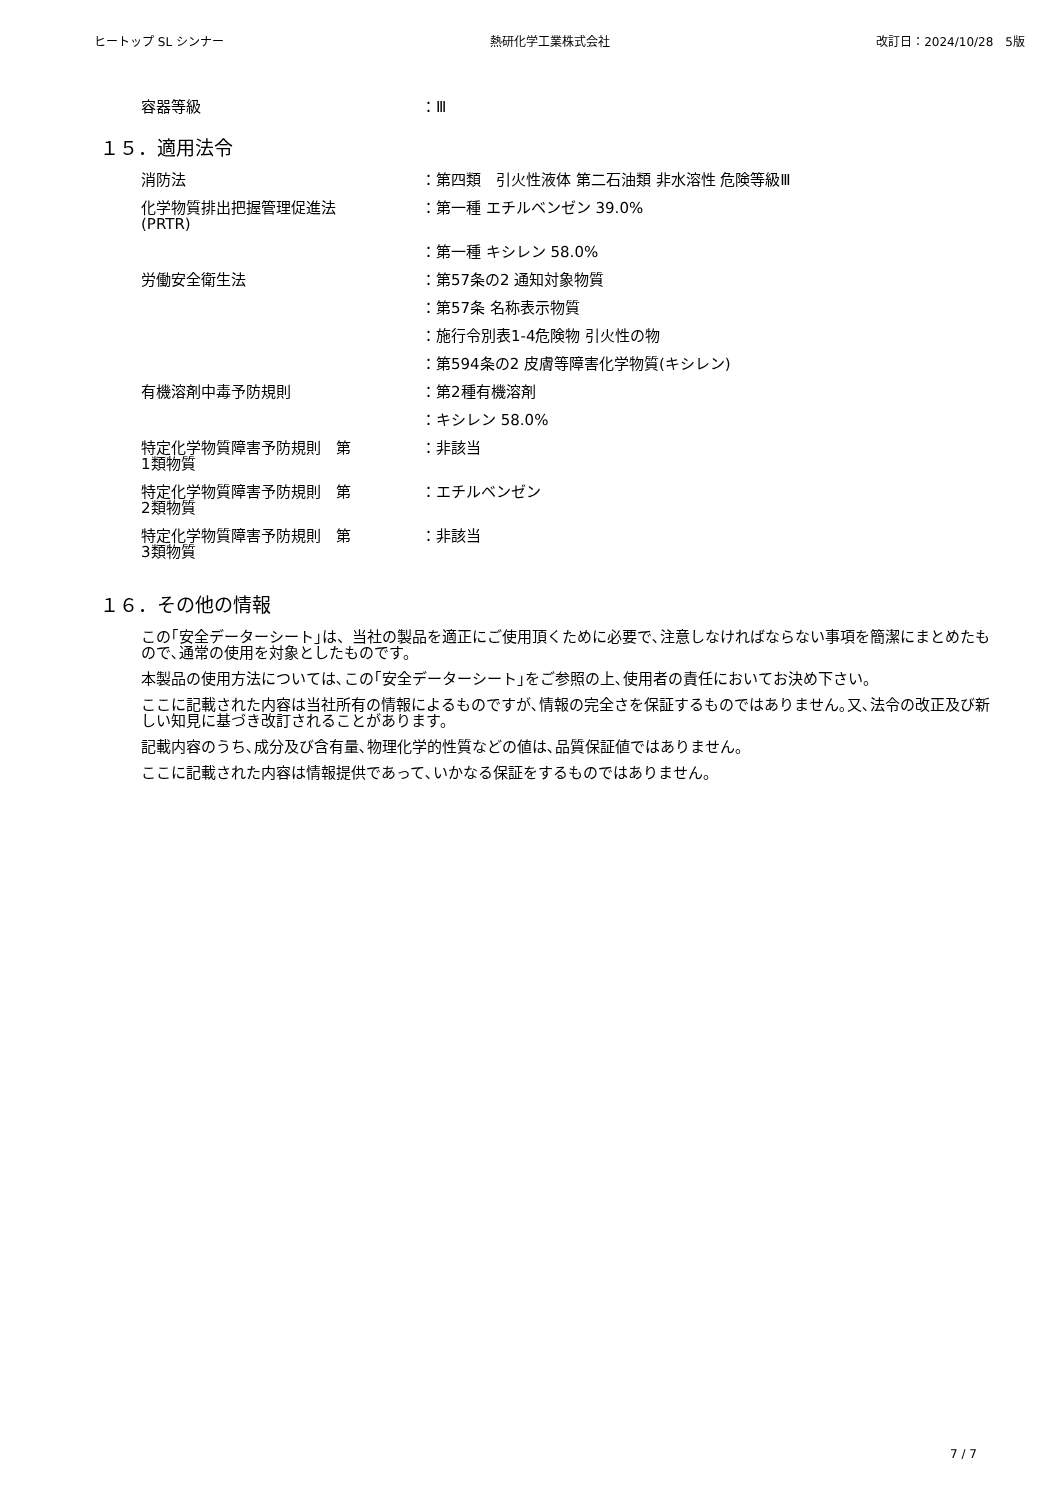ヒートップ SL シンナー 熱研化学工業株式会社 改訂日：2024/10/28　5版
容器等級 ：Ⅲ
１５．適用法令
消防法 ：第四類　引火性液体 第二石油類 非水溶性 危険等級Ⅲ
化学物質排出把握管理促進法
(PRTR)
：第一種 エチルベンゼン 39.0%
：第一種 キシレン 58.0%
労働安全衛生法 ：第57条の2 通知対象物質
：第57条 名称表示物質
：施行令別表1-4危険物 引火性の物
：第594条の2 皮膚等障害化学物質(キシレン)
有機溶剤中毒予防規則 ：第2種有機溶剤
：キシレン 58.0%
特定化学物質障害予防規則　第
1類物質
：非該当
特定化学物質障害予防規則　第
2類物質
：エチルベンゼン
特定化学物質障害予防規則　第
3類物質
：非該当
１６．その他の情報
この｢安全データーシート｣は、当社の製品を適正にご使用頂くために必要で､注意しなければならない事項を簡潔にまとめたもので､通常の使用を対象としたものです。
本製品の使用方法については､この｢安全データーシート｣をご参照の上､使用者の責任においてお決め下さい。
ここに記載された内容は当社所有の情報によるものですが､情報の完全さを保証するものではありません｡又､法令の改正及び新しい知見に基づき改訂されることがあります。
記載内容のうち､成分及び含有量､物理化学的性質などの値は､品質保証値ではありません。
ここに記載された内容は情報提供であって､いかなる保証をするものではありません。
7 / 7